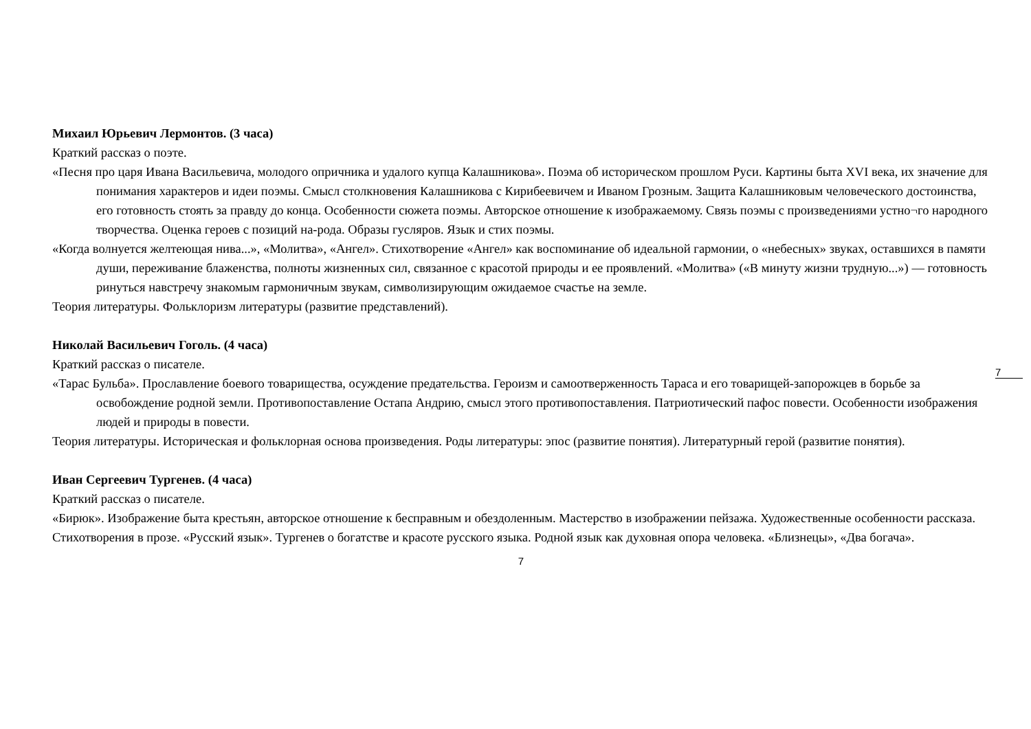7
Михаил Юрьевич Лермонтов. (3 часа)
Краткий рассказ о поэте.
«Песня про царя Ивана Васильевича, молодого опричника и удалого купца Калашникова». Поэма об историческом прошлом Руси. Картины быта XVI века, их значение для понимания характеров и идеи поэмы. Смысл столкновения Калашникова с Кирибеевичем и Иваном Грозным. Защита Калашниковым человеческого достоинства, его готовность стоять за правду до конца. Особенности сюжета поэмы. Авторское отношение к изображаемому. Связь поэмы с произведениями устно¬го народного творчества. Оценка героев с позиций на-рода. Образы гусляров. Язык и стих поэмы.
«Когда волнуется желтеющая нива...», «Молитва», «Ангел». Стихотворение «Ангел» как воспоминание об идеальной гармонии, о «небесных» звуках, оставшихся в памяти души, переживание блаженства, полноты жизненных сил, связанное с красотой природы и ее проявлений. «Молитва» («В минуту жизни трудную...») — готовность ринуться навстречу знакомым гармоничным звукам, символизирующим ожидаемое счастье на земле.
Теория литературы. Фольклоризм литературы (развитие представлений).
Николай Васильевич Гоголь. (4 часа)
Краткий рассказ о писателе.
«Тарас Бульба». Прославление боевого товарищества, осуждение предательства. Героизм и самоотверженность Тараса и его товарищей-запорожцев в борьбе за освобождение родной земли. Противопоставление Остапа Андрию, смысл этого противопоставления. Патриотический пафос повести. Особенности изображения людей и природы в повести.
Теория литературы. Историческая и фольклорная основа произведения. Роды литературы: эпос (развитие понятия). Литературный герой (развитие понятия).
Иван Сергеевич Тургенев. (4 часа)
Краткий рассказ о писателе.
«Бирюк». Изображение быта крестьян, авторское отношение к бесправным и обездоленным. Мастерство в изображении пейзажа. Художественные особенности рассказа.
Стихотворения в прозе. «Русский язык». Тургенев о богатстве и красоте русского языка. Родной язык как духовная опора человека. «Близнецы», «Два богача».
7